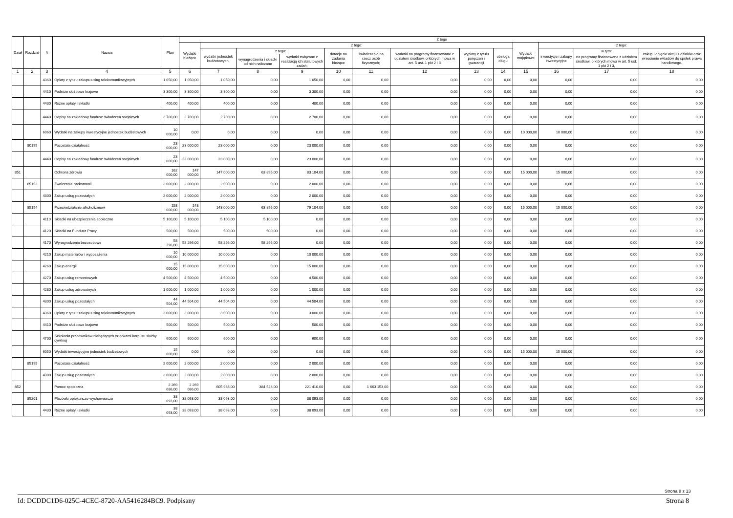| Dział | Rozdział | § | Nazwa | Plan | Z tego | | | | | | | | | | | | |
| --- | --- | --- | --- | --- | --- | --- | --- | --- | --- | --- | --- | --- | --- | --- | --- | --- | --- |
| | | | | | Wydatki bieżące | z tego: | | | | | | | | Wydatki majątkowe | z tego: | | |
| | | | | | | wydatki jednostek budżetowych, | z tego: | | dotacje na zadania bieżące | świadczenia na rzecz osób fizycznych; | wydatki na programy finansowane z udziałem środków, o których mowa w art. 5 ust. 1 pkt 2 i 3 | wypłaty z tytułu poręczeń i gwarancji | obsługa długu | | inwestycje i zakupy inwestycyjne | w tym: | zakup i objęcie akcji i udziałów oraz wniesienie wkładów do spółek prawa handlowego. |
| | | | | | | | wynagrodzenia i składki od nich naliczane | wydatki związane z realizacją ich statutowych zadań; | | | | | | | | na programy finansowane z udziałem środków, o których mowa w art. 5 ust. 1 pkt 2 i 3, | |
| 1 | 2 | 3 | 4 | 5 | 6 | 7 | 8 | 9 | 10 | 11 | 12 | 13 | 14 | 15 | 16 | 17 | 18 |
| | | 4360 | Opłaty z tytułu zakupu usług telekomunikacyjnych | 1 050,00 | 1 050,00 | 1 050,00 | 0,00 | 1 050,00 | 0,00 | 0,00 | 0,00 | 0,00 | 0,00 | 0,00 | 0,00 | 0,00 | 0,00 |
| | | 4410 | Podróże służbowe krajowe | 3 300,00 | 3 300,00 | 3 300,00 | 0,00 | 3 300,00 | 0,00 | 0,00 | 0,00 | 0,00 | 0,00 | 0,00 | 0,00 | 0,00 | 0,00 |
| | | 4430 | Różne opłaty i składki | 400,00 | 400,00 | 400,00 | 0,00 | 400,00 | 0,00 | 0,00 | 0,00 | 0,00 | 0,00 | 0,00 | 0,00 | 0,00 | 0,00 |
| | | 4440 | Odpisy na zakładowy fundusz świadczeń socjalnych | 2 700,00 | 2 700,00 | 2 700,00 | 0,00 | 2 700,00 | 0,00 | 0,00 | 0,00 | 0,00 | 0,00 | 0,00 | 0,00 | 0,00 | 0,00 |
| | | 6060 | Wydatki na zakupy inwestycyjne jednostek budżetowych | 10 000,00 | 0,00 | 0,00 | 0,00 | 0,00 | 0,00 | 0,00 | 0,00 | 0,00 | 0,00 | 10 000,00 | 10 000,00 | 0,00 | 0,00 |
| | 80195 | | Pozostała działalność | 23 000,00 | 23 000,00 | 23 000,00 | 0,00 | 23 000,00 | 0,00 | 0,00 | 0,00 | 0,00 | 0,00 | 0,00 | 0,00 | 0,00 | 0,00 |
| | | 4440 | Odpisy na zakładowy fundusz świadczeń socjalnych | 23 000,00 | 23 000,00 | 23 000,00 | 0,00 | 23 000,00 | 0,00 | 0,00 | 0,00 | 0,00 | 0,00 | 0,00 | 0,00 | 0,00 | 0,00 |
| 851 | | | Ochrona zdrowia | 162 000,00 | 147 000,00 | 147 000,00 | 63 896,00 | 83 104,00 | 0,00 | 0,00 | 0,00 | 0,00 | 0,00 | 15 000,00 | 15 000,00 | 0,00 | 0,00 |
| | 85153 | | Zwalczanie narkomanii | 2 000,00 | 2 000,00 | 2 000,00 | 0,00 | 2 000,00 | 0,00 | 0,00 | 0,00 | 0,00 | 0,00 | 0,00 | 0,00 | 0,00 | 0,00 |
| | | 4300 | Zakup usług pozostałych | 2 000,00 | 2 000,00 | 2 000,00 | 0,00 | 2 000,00 | 0,00 | 0,00 | 0,00 | 0,00 | 0,00 | 0,00 | 0,00 | 0,00 | 0,00 |
| | 85154 | | Przeciwdziałanie alkoholizmowi | 158 000,00 | 143 000,00 | 143 000,00 | 63 896,00 | 79 104,00 | 0,00 | 0,00 | 0,00 | 0,00 | 0,00 | 15 000,00 | 15 000,00 | 0,00 | 0,00 |
| | | 4110 | Składki na ubezpieczenia społeczne | 5 100,00 | 5 100,00 | 5 100,00 | 5 100,00 | 0,00 | 0,00 | 0,00 | 0,00 | 0,00 | 0,00 | 0,00 | 0,00 | 0,00 | 0,00 |
| | | 4120 | Składki na Fundusz Pracy | 500,00 | 500,00 | 500,00 | 500,00 | 0,00 | 0,00 | 0,00 | 0,00 | 0,00 | 0,00 | 0,00 | 0,00 | 0,00 | 0,00 |
| | | 4170 | Wynagrodzenia bezosobowe | 58 296,00 | 58 296,00 | 58 296,00 | 58 296,00 | 0,00 | 0,00 | 0,00 | 0,00 | 0,00 | 0,00 | 0,00 | 0,00 | 0,00 | 0,00 |
| | | 4210 | Zakup materiałów i wyposażenia | 10 000,00 | 10 000,00 | 10 000,00 | 0,00 | 10 000,00 | 0,00 | 0,00 | 0,00 | 0,00 | 0,00 | 0,00 | 0,00 | 0,00 | 0,00 |
| | | 4260 | Zakup energii | 15 000,00 | 15 000,00 | 15 000,00 | 0,00 | 15 000,00 | 0,00 | 0,00 | 0,00 | 0,00 | 0,00 | 0,00 | 0,00 | 0,00 | 0,00 |
| | | 4270 | Zakup usług remontowych | 4 500,00 | 4 500,00 | 4 500,00 | 0,00 | 4 500,00 | 0,00 | 0,00 | 0,00 | 0,00 | 0,00 | 0,00 | 0,00 | 0,00 | 0,00 |
| | | 4280 | Zakup usług zdrowotnych | 1 000,00 | 1 000,00 | 1 000,00 | 0,00 | 1 000,00 | 0,00 | 0,00 | 0,00 | 0,00 | 0,00 | 0,00 | 0,00 | 0,00 | 0,00 |
| | | 4300 | Zakup usług pozostałych | 44 504,00 | 44 504,00 | 44 504,00 | 0,00 | 44 504,00 | 0,00 | 0,00 | 0,00 | 0,00 | 0,00 | 0,00 | 0,00 | 0,00 | 0,00 |
| | | 4360 | Opłaty z tytułu zakupu usług telekomunikacyjnych | 3 000,00 | 3 000,00 | 3 000,00 | 0,00 | 3 000,00 | 0,00 | 0,00 | 0,00 | 0,00 | 0,00 | 0,00 | 0,00 | 0,00 | 0,00 |
| | | 4410 | Podróże służbowe krajowe | 500,00 | 500,00 | 500,00 | 0,00 | 500,00 | 0,00 | 0,00 | 0,00 | 0,00 | 0,00 | 0,00 | 0,00 | 0,00 | 0,00 |
| | | 4700 | Szkolenia pracowników niebędących członkami korpusu służby cywilnej | 600,00 | 600,00 | 600,00 | 0,00 | 600,00 | 0,00 | 0,00 | 0,00 | 0,00 | 0,00 | 0,00 | 0,00 | 0,00 | 0,00 |
| | | 6050 | Wydatki inwestycyjne jednostek budżetowych | 15 000,00 | 0,00 | 0,00 | 0,00 | 0,00 | 0,00 | 0,00 | 0,00 | 0,00 | 0,00 | 15 000,00 | 15 000,00 | 0,00 | 0,00 |
| | 85195 | | Pozostała działalność | 2 000,00 | 2 000,00 | 2 000,00 | 0,00 | 2 000,00 | 0,00 | 0,00 | 0,00 | 0,00 | 0,00 | 0,00 | 0,00 | 0,00 | 0,00 |
| | | 4300 | Zakup usług pozostałych | 2 000,00 | 2 000,00 | 2 000,00 | 0,00 | 2 000,00 | 0,00 | 0,00 | 0,00 | 0,00 | 0,00 | 0,00 | 0,00 | 0,00 | 0,00 |
| 852 | | | Pomoc społeczna | 2 269 086,00 | 2 269 086,00 | 605 933,00 | 384 523,00 | 221 410,00 | 0,00 | 1 663 153,00 | 0,00 | 0,00 | 0,00 | 0,00 | 0,00 | 0,00 | 0,00 |
| | 85201 | | Placówki opiekuńczo-wychowawcze | 38 093,00 | 38 093,00 | 38 093,00 | 0,00 | 38 093,00 | 0,00 | 0,00 | 0,00 | 0,00 | 0,00 | 0,00 | 0,00 | 0,00 | 0,00 |
| | | 4430 | Różne opłaty i składki | 38 093,00 | 38 093,00 | 38 093,00 | 0,00 | 38 093,00 | 0,00 | 0,00 | 0,00 | 0,00 | 0,00 | 0,00 | 0,00 | 0,00 | 0,00 |
Strona 8 z 13
Id: DCDDC1D6-025C-4CEC-8720-AA5416284BC9. Podpisany Strona 8